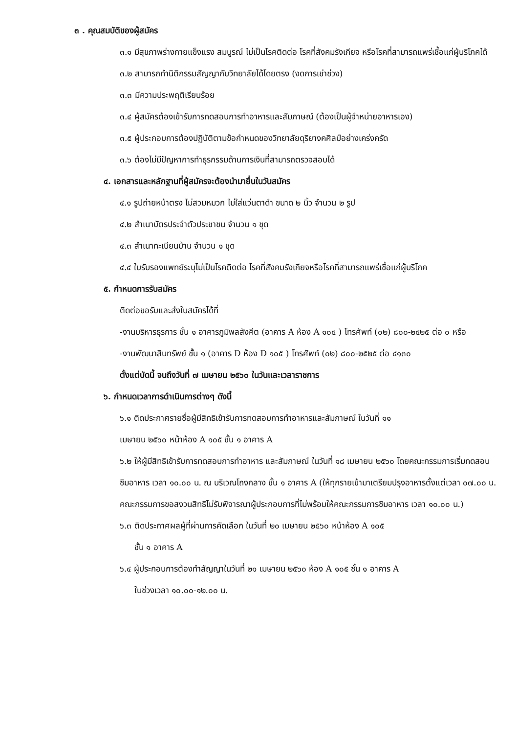๓ . คุณสมบัติของผู้สมัคร
๓.๑ มีสุขภาพร่างกายแข็งแรง สมบูรณ์ ไม่เป็นโรคติดต่อ โรคที่สังคมรังเกียจ หรือโรคที่สามารถแพร่เชื้อแก่ผู้บริโภคได้
๓.๒ สามารถทำนิติกรรมสัญญากับวิทยาลัยได้โดยตรง (งดการเช่าช่วง)
๓.๓ มีความประพฤติเรียบร้อย
๓.๔ ผู้สมัครต้องเข้ารับการทดสอบการทำอาหารและสัมภาษณ์ (ต้องเป็นผู้จำหน่ายอาหารเอง)
๓.๕ ผู้ประกอบการต้องปฏิบัติตามข้อกำหนดของวิทยาลัยดุริยางคศิลป์อย่างเคร่งครัด
๓.๖ ต้องไม่มีปัญหาการทำธุรกรรมด้านการเงินที่สามารถตรวจสอบได้
๔. เอกสารและหลักฐานที่ผู้สมัครจะต้องนำมายื่นในวันสมัคร
๔.๑ รูปถ่ายหน้าตรง ไม่สวมหมวก ไม่ใส่แว่นตาดำ ขนาด ๒ นิ้ว จำนวน ๒ รูป
๔.๒ สำเนาบัตรประจำตัวประชาชน จำนวน ๑ ชุด
๔.๓ สำเนาทะเบียนบ้าน จำนวน ๑ ชุด
๔.๔ ใบรับรองแพทย์ระบุไม่เป็นโรคติดต่อ โรคที่สังคมรังเกียจหรือโรคที่สามารถแพร่เชื้อแก่ผู้บริโภค
๕. กำหนดการรับสมัคร
ติดต่อขอรับและส่งใบสมัครได้ที่
-งานบริหารธุรการ ชั้น ๑ อาคารภูมิพลสังคีต (อาคาร A ห้อง A ๑๐๕ ) โทรศัพท์ (๐๒) ๘๐๐-๒๕๒๕ ต่อ ๐ หรือ
-งานพัฒนาสินทรัพย์ ชั้น ๑ (อาคาร D ห้อง D ๑๐๕ ) โทรศัพท์ (๐๒) ๘๐๐-๒๕๒๕ ต่อ ๔๑๓๐
ตั้งแต่บัดนี้ จนถึงวันที่ ๗ เมษายน ๒๕๖๐ ในวันและเวลาราชการ
๖. กำหนดเวลาการดำเนินการต่างๆ ดังนี้
๖.๑ ติดประกาศรายชื่อผู้มีสิทธิเข้ารับการทดสอบการทำอาหารและสัมภาษณ์ ในวันที่ ๑๑
เมษายน ๒๕๖๐ หน้าห้อง A ๑๐๕ ชั้น ๑ อาคาร A
๖.๒ ให้ผู้มีสิทธิเข้ารับการทดสอบการทำอาหาร และสัมภาษณ์ ในวันที่ ๑๘ เมษายน ๒๕๖๐ โดยคณะกรรมการเริ่มทดสอบชิมอาหาร เวลา ๑๐.๐๐ น. ณ บริเวณโถงกลาง ชั้น ๑ อาคาร A (ให้ทุกรายเข้ามาเตรียมปรุงอาหารตั้งแต่เวลา ๐๗.๐๐ น. คณะกรรมการขอสงวนสิทธิไม่รับพิจารณาผู้ประกอบการที่ไม่พร้อมให้คณะกรรมการชิมอาหาร เวลา ๑๐.๐๐ น.)
๖.๓ ติดประกาศผลผู้ที่ผ่านการคัดเลือก ในวันที่ ๒๐ เมษายน ๒๕๖๐ หน้าห้อง A ๑๐๕
ชั้น ๑ อาคาร A
๖.๔ ผู้ประกอบการต้องทำสัญญาในวันที่ ๒๑ เมษายน ๒๕๖๐ ห้อง A ๑๐๕ ชั้น ๑ อาคาร A
ในช่วงเวลา ๑๐.๐๐-๑๒.๐๐ น.